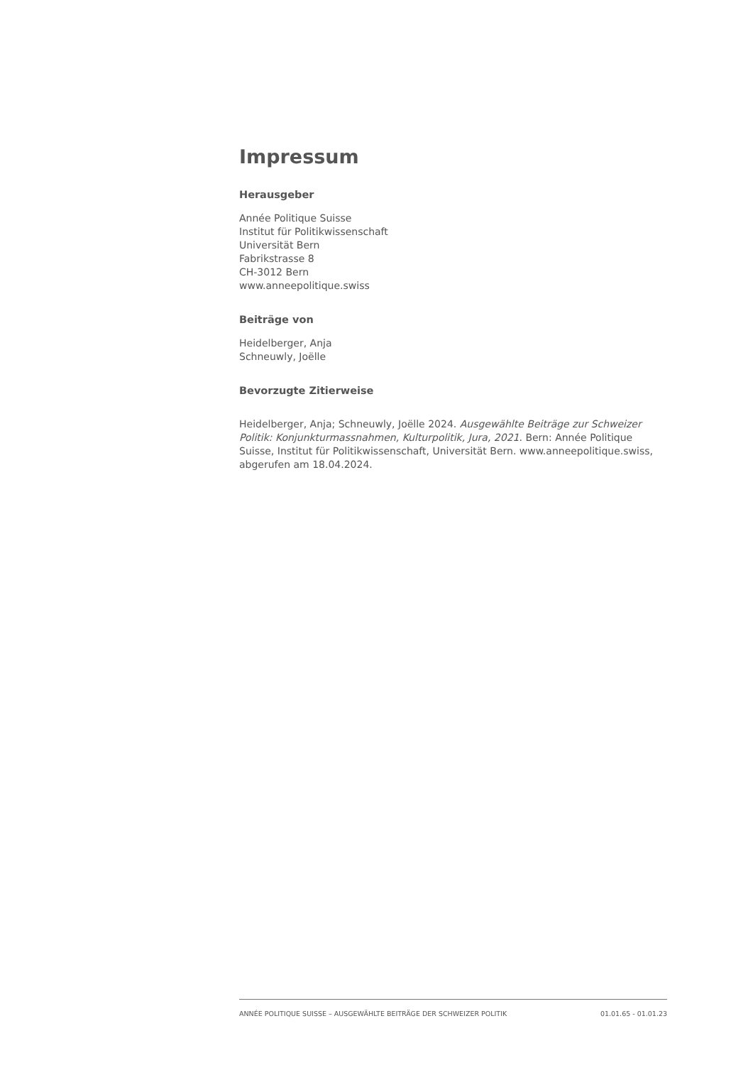Impressum
Herausgeber
Année Politique Suisse
Institut für Politikwissenschaft
Universität Bern
Fabrikstrasse 8
CH-3012 Bern
www.anneepolitique.swiss
Beiträge von
Heidelberger, Anja
Schneuwly, Joëlle
Bevorzugte Zitierweise
Heidelberger, Anja; Schneuwly, Joëlle 2024. Ausgewählte Beiträge zur Schweizer Politik: Konjunkturmassnahmen, Kulturpolitik, Jura, 2021. Bern: Année Politique Suisse, Institut für Politikwissenschaft, Universität Bern. www.anneepolitique.swiss, abgerufen am 18.04.2024.
ANNÉE POLITIQUE SUISSE – AUSGEWÄHLTE BEITRÄGE DER SCHWEIZER POLITIK 01.01.65 - 01.01.23